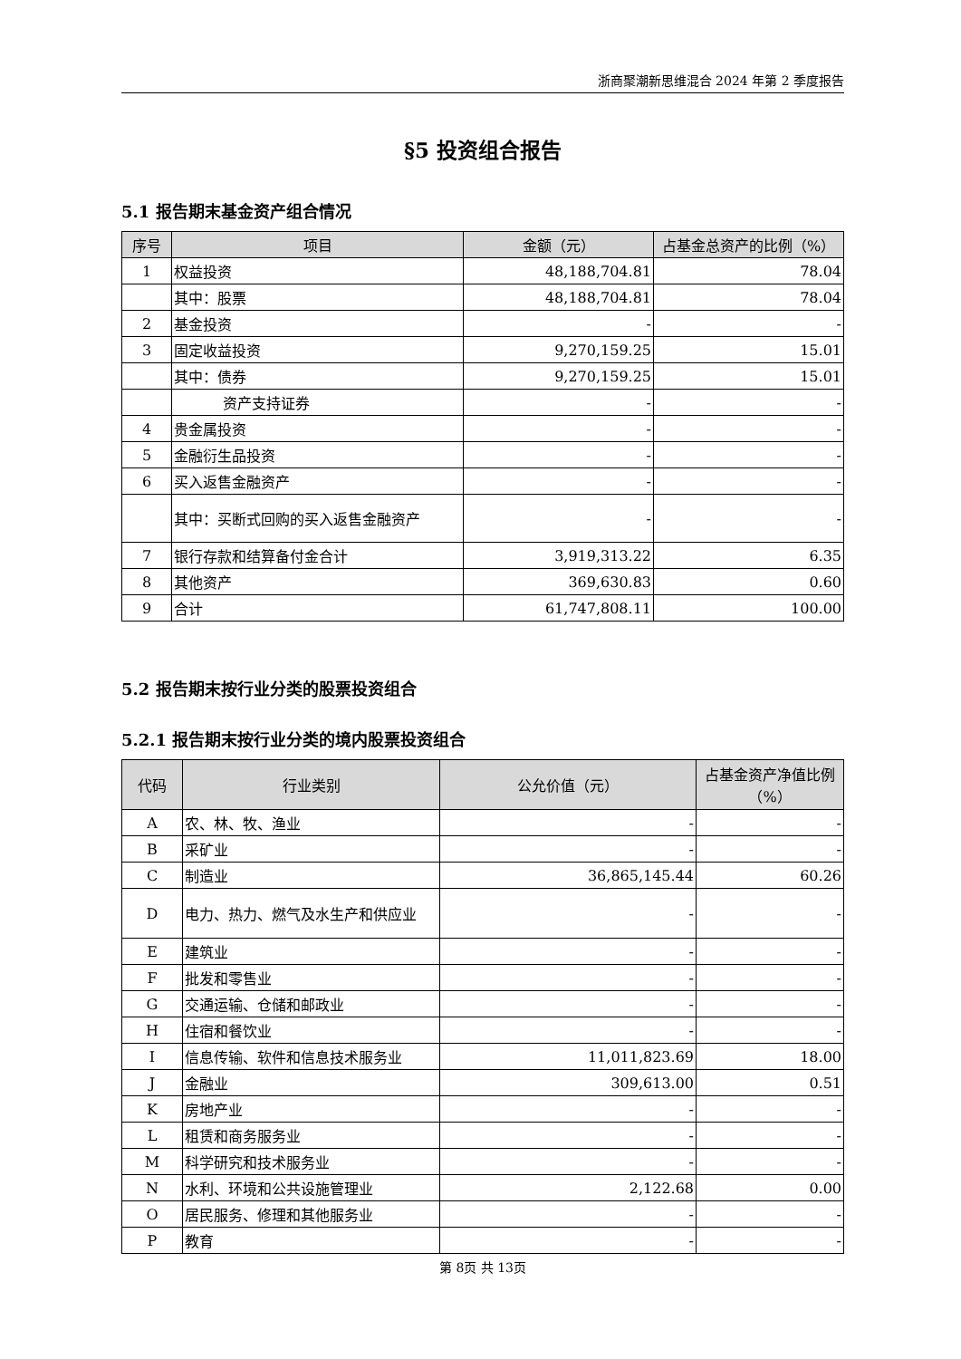浙商聚潮新思维混合 2024 年第 2 季度报告
§5 投资组合报告
5.1 报告期末基金资产组合情况
| 序号 | 项目 | 金额（元） | 占基金总资产的比例（%） |
| --- | --- | --- | --- |
| 1 | 权益投资 | 48,188,704.81 | 78.04 |
| | 其中：股票 | 48,188,704.81 | 78.04 |
| 2 | 基金投资 | - | - |
| 3 | 固定收益投资 | 9,270,159.25 | 15.01 |
| | 其中：债券 | 9,270,159.25 | 15.01 |
| | 资产支持证券 | - | - |
| 4 | 贵金属投资 | - | - |
| 5 | 金融衍生品投资 | - | - |
| 6 | 买入返售金融资产 | - | - |
| | 其中：买断式回购的买入返售金融资产 | - | - |
| 7 | 银行存款和结算备付金合计 | 3,919,313.22 | 6.35 |
| 8 | 其他资产 | 369,630.83 | 0.60 |
| 9 | 合计 | 61,747,808.11 | 100.00 |
5.2 报告期末按行业分类的股票投资组合
5.2.1 报告期末按行业分类的境内股票投资组合
| 代码 | 行业类别 | 公允价值（元） | 占基金资产净值比例（%） |
| --- | --- | --- | --- |
| A | 农、林、牧、渔业 | - | - |
| B | 采矿业 | - | - |
| C | 制造业 | 36,865,145.44 | 60.26 |
| D | 电力、热力、燃气及水生产和供应业 | - | - |
| E | 建筑业 | - | - |
| F | 批发和零售业 | - | - |
| G | 交通运输、仓储和邮政业 | - | - |
| H | 住宿和餐饮业 | - | - |
| I | 信息传输、软件和信息技术服务业 | 11,011,823.69 | 18.00 |
| J | 金融业 | 309,613.00 | 0.51 |
| K | 房地产业 | - | - |
| L | 租赁和商务服务业 | - | - |
| M | 科学研究和技术服务业 | - | - |
| N | 水利、环境和公共设施管理业 | 2,122.68 | 0.00 |
| O | 居民服务、修理和其他服务业 | - | - |
| P | 教育 | - | - |
第 8页 共 13页